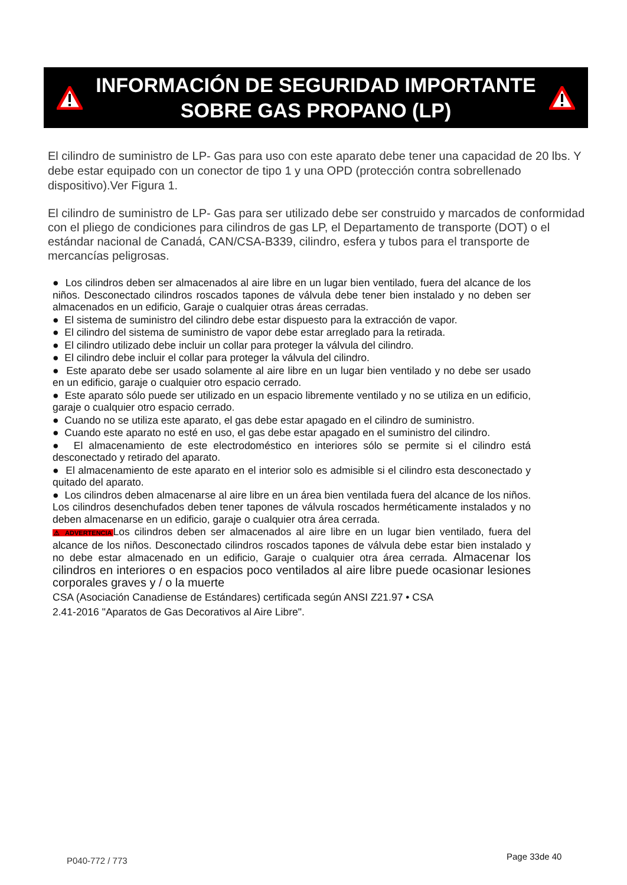INFORMACIÓN DE SEGURIDAD IMPORTANTE
SOBRE GAS PROPANO (LP)
El cilindro de suministro de LP- Gas para uso con este aparato debe tener una capacidad de 20 lbs. Y debe estar equipado con un conector de tipo 1 y una OPD (protección contra sobrellenado dispositivo).Ver Figura 1.
El cilindro de suministro de LP- Gas para ser utilizado debe ser construido y marcados de conformidad con el pliego de condiciones para cilindros de gas LP, el Departamento de transporte (DOT) o el estándar nacional de Canadá, CAN/CSA-B339, cilindro, esfera y tubos para el transporte de mercancías peligrosas.
● Los cilindros deben ser almacenados al aire libre en un lugar bien ventilado, fuera del alcance de los niños. Desconectado cilindros roscados tapones de válvula debe tener bien instalado y no deben ser almacenados en un edificio, Garaje o cualquier otras áreas cerradas.
● El sistema de suministro del cilindro debe estar dispuesto para la extracción de vapor.
● El cilindro del sistema de suministro de vapor debe estar arreglado para la retirada.
● El cilindro utilizado debe incluir un collar para proteger la válvula del cilindro.
● El cilindro debe incluir el collar para proteger la válvula del cilindro.
● Este aparato debe ser usado solamente al aire libre en un lugar bien ventilado y no debe ser usado en un edificio, garaje o cualquier otro espacio cerrado.
● Este aparato sólo puede ser utilizado en un espacio libremente ventilado y no se utiliza en un edificio, garaje o cualquier otro espacio cerrado.
● Cuando no se utiliza este aparato, el gas debe estar apagado en el cilindro de suministro.
● Cuando este aparato no esté en uso, el gas debe estar apagado en el suministro del cilindro.
● El almacenamiento de este electrodoméstico en interiores sólo se permite si el cilindro está desconectado y retirado del aparato.
● El almacenamiento de este aparato en el interior solo es admisible si el cilindro esta desconectado y quitado del aparato.
● Los cilindros deben almacenarse al aire libre en un área bien ventilada fuera del alcance de los niños. Los cilindros desenchufados deben tener tapones de válvula roscados herméticamente instalados y no deben almacenarse en un edificio, garaje o cualquier otra área cerrada.
⚠ ADVERTENCIALos cilindros deben ser almacenados al aire libre en un lugar bien ventilado, fuera del alcance de los niños. Desconectado cilindros roscados tapones de válvula debe estar bien instalado y no debe estar almacenado en un edificio, Garaje o cualquier otra área cerrada. Almacenar los cilindros en interiores o en espacios poco ventilados al aire libre puede ocasionar lesiones corporales graves y / o la muerte
CSA (Asociación Canadiense de Estándares) certificada según ANSI Z21.97 • CSA
2.41-2016 "Aparatos de Gas Decorativos al Aire Libre".
P040-772 / 773 Page 33de 40